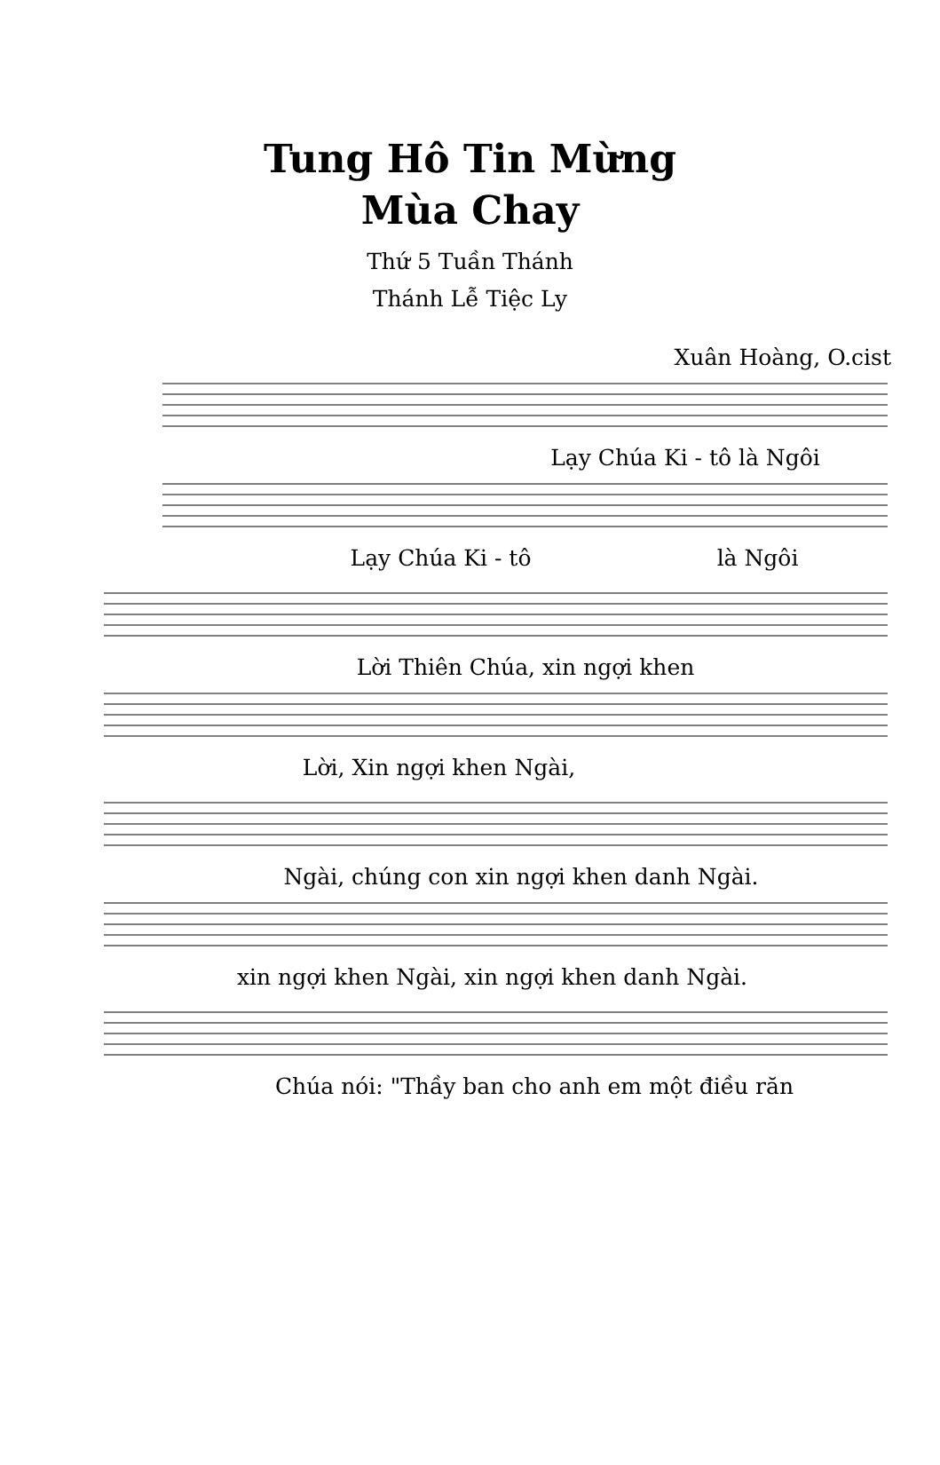Tung Hô Tin Mừng
Mùa Chay
Thứ 5 Tuần Thánh
Thánh Lễ Tiệc Ly
Xuân Hoàng, O.cist
Lạy Chúa Ki - tô là Ngôi
Lạy Chúa Ki - tô là Ngôi
Lời Thiên Chúa, xin ngợi khen
Lời, Xin ngợi khen Ngài,
Ngài, chúng con xin ngợi khen danh Ngài.
xin ngợi khen Ngài, xin ngợi khen danh Ngài.
Chúa nói: "Thầy ban cho anh em một điều răn